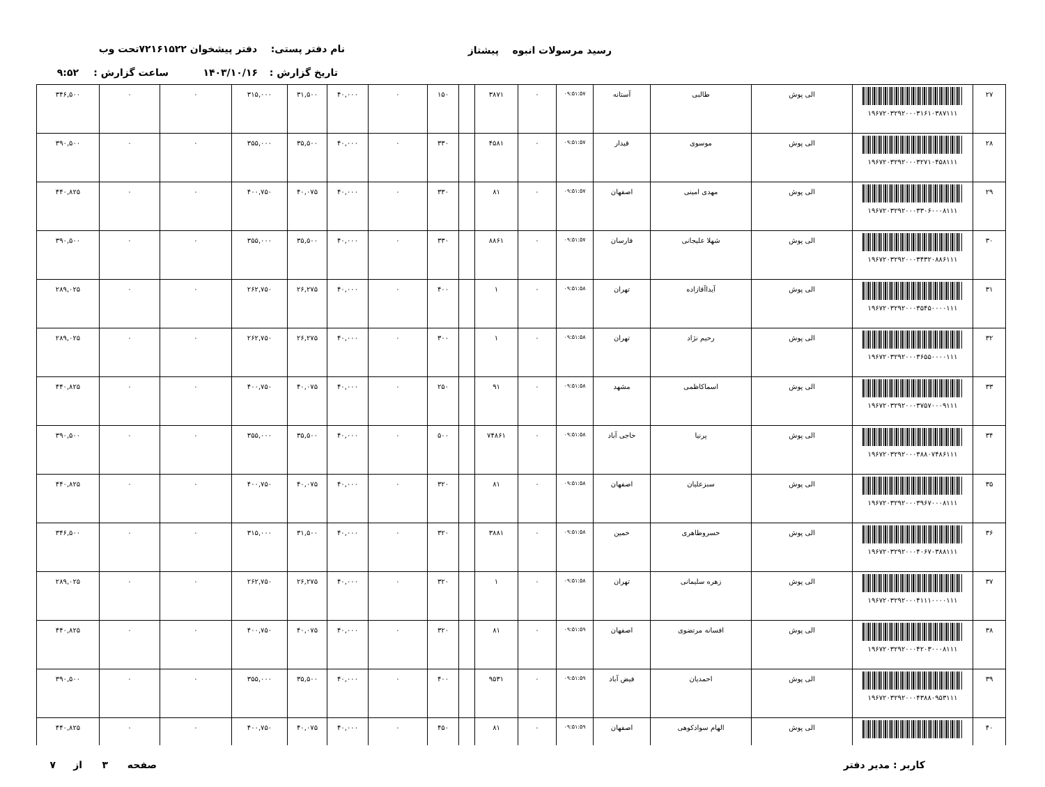رسید مرسولات انبوه پیشتاز نام دفتر پستی: دفتر پیشخوان ۷۲۱۶۱۵۲۲تحت وب
تاریخ گزارش : ۱۴۰۳/۱۰/۱۶ ساعت گزارش : ۹:۵۲
| ۲۷ | ۱۹۶۷۲۰۳۲۹۲۰۰۰۳۱۶۱۰۳۸۷۱۱۱ | الی پوش | طالبی | آستانه | ۰۹:۵۱:۵۷ | ۰ | ۳۸۷۱ | | ۱۵۰ | ۰ | ۴۰,۰۰۰ | ۳۱,۵۰۰ | ۳۱۵,۰۰۰ | ۰ | ۰ | ۳۴۶,۵۰۰ |
| ۲۸ | ۱۹۶۷۲۰۳۲۹۲۰۰۰۳۲۷۱۰۴۵۸۱۱۱ | الی پوش | موسوی | قیدار | ۰۹:۵۱:۵۷ | ۰ | ۴۵۸۱ | | ۳۳۰ | ۰ | ۴۰,۰۰۰ | ۳۵,۵۰۰ | ۳۵۵,۰۰۰ | ۰ | ۰ | ۳۹۰,۵۰۰ |
| ۲۹ | ۱۹۶۷۲۰۳۲۹۲۰۰۰۳۳۰۶۰۰۰۸۱۱۱ | الی پوش | مهدی امینی | اصفهان | ۰۹:۵۱:۵۷ | ۰ | ۸۱ | | ۳۳۰ | ۰ | ۴۰,۰۰۰ | ۴۰,۰۷۵ | ۴۰۰,۷۵۰ | ۰ | ۰ | ۴۴۰,۸۲۵ |
| ۳۰ | ۱۹۶۷۲۰۳۲۹۲۰۰۰۳۴۳۲۰۸۸۶۱۱۱ | الی پوش | شهلا علیجانی | فارسان | ۰۹:۵۱:۵۷ | ۰ | ۸۸۶۱ | | ۳۳۰ | ۰ | ۴۰,۰۰۰ | ۳۵,۵۰۰ | ۳۵۵,۰۰۰ | ۰ | ۰ | ۳۹۰,۵۰۰ |
| ۳۱ | ۱۹۶۷۲۰۳۲۹۲۰۰۰۳۵۴۵۰۰۰۰۱۱۱ | الی پوش | آیداآقازاده | تهران | ۰۹:۵۱:۵۸ | ۰ | ۱ | | ۴۰۰ | ۰ | ۴۰,۰۰۰ | ۲۶,۲۷۵ | ۲۶۲,۷۵۰ | ۰ | ۰ | ۲۸۹,۰۲۵ |
| ۳۲ | ۱۹۶۷۲۰۳۲۹۲۰۰۰۳۶۵۵۰۰۰۰۱۱۱ | الی پوش | رحیم نژاد | تهران | ۰۹:۵۱:۵۸ | ۰ | ۱ | | ۳۰۰ | ۰ | ۴۰,۰۰۰ | ۲۶,۲۷۵ | ۲۶۲,۷۵۰ | ۰ | ۰ | ۲۸۹,۰۲۵ |
| ۳۳ | ۱۹۶۷۲۰۳۲۹۲۰۰۰۳۷۵۷۰۰۰۹۱۱۱ | الی پوش | اسماکاظمی | مشهد | ۰۹:۵۱:۵۸ | ۰ | ۹۱ | | ۲۵۰ | ۰ | ۴۰,۰۰۰ | ۴۰,۰۷۵ | ۴۰۰,۷۵۰ | ۰ | ۰ | ۴۴۰,۸۲۵ |
| ۳۴ | ۱۹۶۷۲۰۳۲۹۲۰۰۰۳۸۸۰۷۴۸۶۱۱۱ | الی پوش | پرنیا | حاجی آباد | ۰۹:۵۱:۵۸ | ۰ | ۷۴۸۶۱ | | ۵۰۰ | ۰ | ۴۰,۰۰۰ | ۳۵,۵۰۰ | ۳۵۵,۰۰۰ | ۰ | ۰ | ۳۹۰,۵۰۰ |
| ۳۵ | ۱۹۶۷۲۰۳۲۹۲۰۰۰۳۹۶۷۰۰۰۸۱۱۱ | الی پوش | سبزعلیان | اصفهان | ۰۹:۵۱:۵۸ | ۰ | ۸۱ | | ۳۲۰ | ۰ | ۴۰,۰۰۰ | ۴۰,۰۷۵ | ۴۰۰,۷۵۰ | ۰ | ۰ | ۴۴۰,۸۲۵ |
| ۳۶ | ۱۹۶۷۲۰۳۲۹۲۰۰۰۴۰۶۷۰۳۸۸۱۱۱ | الی پوش | خسروطاهری | خمین | ۰۹:۵۱:۵۸ | ۰ | ۳۸۸۱ | | ۳۲۰ | ۰ | ۴۰,۰۰۰ | ۳۱,۵۰۰ | ۳۱۵,۰۰۰ | ۰ | ۰ | ۳۴۶,۵۰۰ |
| ۳۷ | ۱۹۶۷۲۰۳۲۹۲۰۰۰۴۱۱۱۰۰۰۰۱۱۱ | الی پوش | زهره سلیمانی | تهران | ۰۹:۵۱:۵۸ | ۰ | ۱ | | ۳۲۰ | ۰ | ۴۰,۰۰۰ | ۲۶,۲۷۵ | ۲۶۲,۷۵۰ | ۰ | ۰ | ۲۸۹,۰۲۵ |
| ۳۸ | ۱۹۶۷۲۰۳۲۹۲۰۰۰۴۲۰۳۰۰۰۸۱۱۱ | الی پوش | افسانه مرتضوی | اصفهان | ۰۹:۵۱:۵۹ | ۰ | ۸۱ | | ۳۲۰ | ۰ | ۴۰,۰۰۰ | ۴۰,۰۷۵ | ۴۰۰,۷۵۰ | ۰ | ۰ | ۴۴۰,۸۲۵ |
| ۳۹ | ۱۹۶۷۲۰۳۲۹۲۰۰۰۴۳۸۸۰۹۵۳۱۱۱ | الی پوش | احمدیان | فیض آباد | ۰۹:۵۱:۵۹ | ۰ | ۹۵۳۱ | | ۴۰۰ | ۰ | ۴۰,۰۰۰ | ۳۵,۵۰۰ | ۳۵۵,۰۰۰ | ۰ | ۰ | ۳۹۰,۵۰۰ |
| ۴۰ | | الی پوش | الهام سوادکوهی | اصفهان | ۰۹:۵۱:۵۹ | ۰ | ۸۱ | | ۴۵۰ | ۰ | ۴۰,۰۰۰ | ۴۰,۰۷۵ | ۴۰۰,۷۵۰ | ۰ | ۰ | ۴۴۰,۸۲۵ |
کاربر : مدیر دفتر صفحه ۳ از ۷